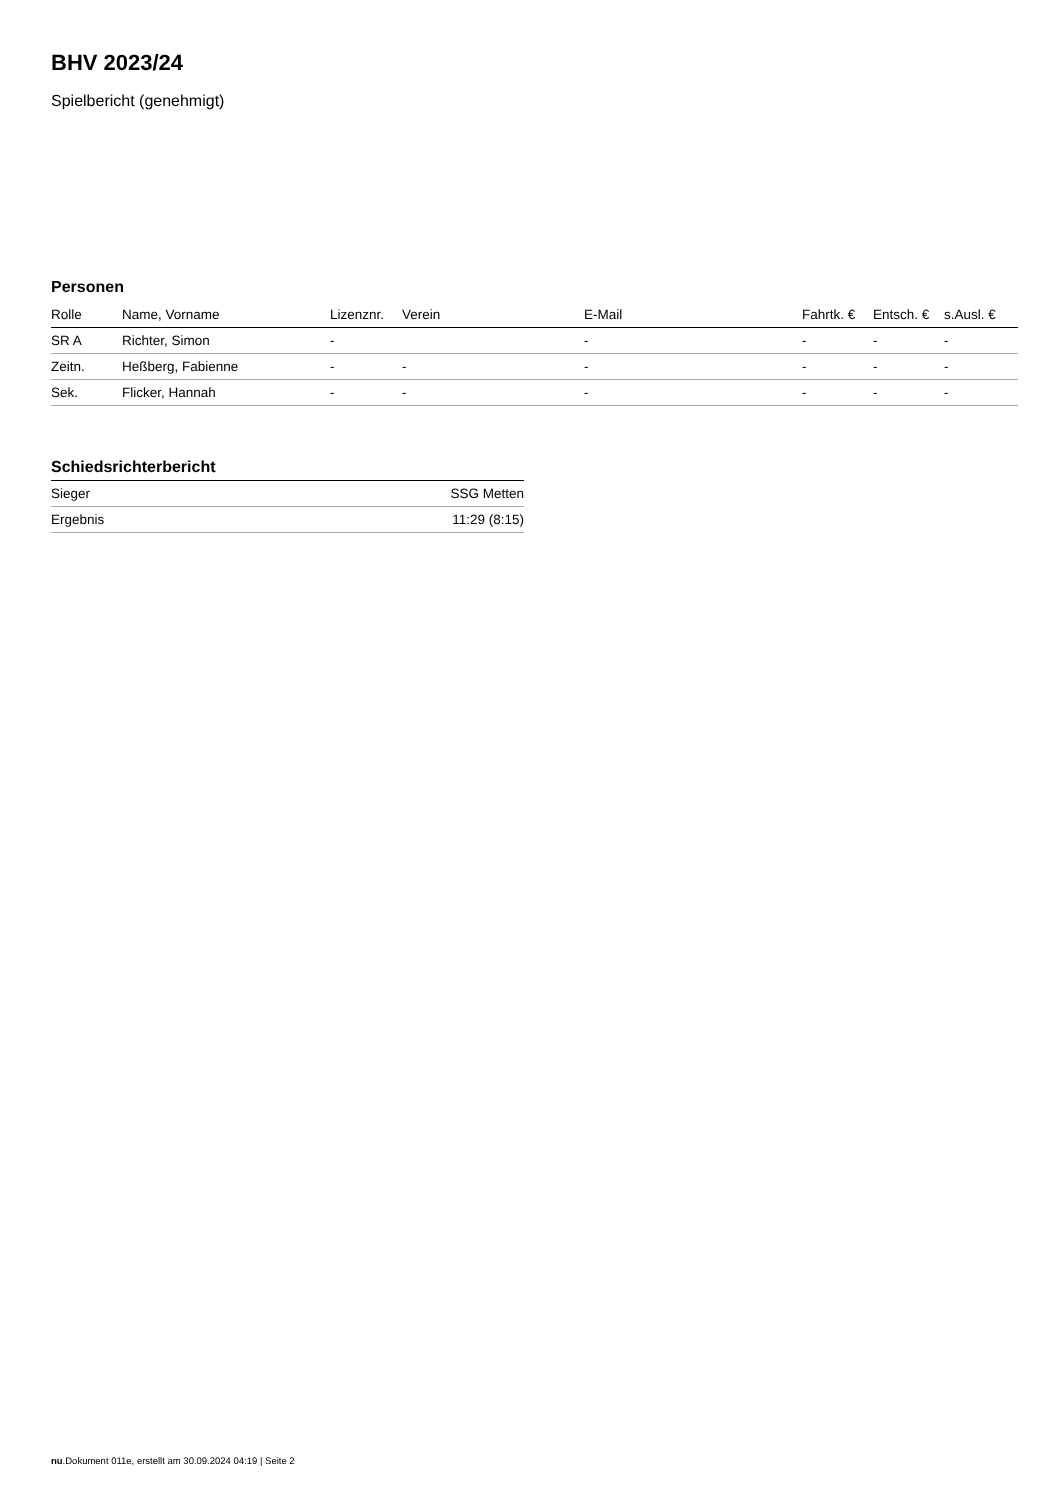BHV 2023/24
Spielbericht (genehmigt)
Personen
| Rolle | Name, Vorname | Lizenznr. | Verein | E-Mail | Fahrtk. € | Entsch. € | s.Ausl. € |
| --- | --- | --- | --- | --- | --- | --- | --- |
| SR A | Richter, Simon | - | | - | - | - | - |
| Zeitn. | Heßberg, Fabienne | - | - | - | - | - | - |
| Sek. | Flicker, Hannah | - | - | - | - | - | - |
Schiedsrichterbericht
| Sieger | SSG Metten |
| Ergebnis | 11:29 (8:15) |
nu.Dokument 011e, erstellt am 30.09.2024 04:19 | Seite 2